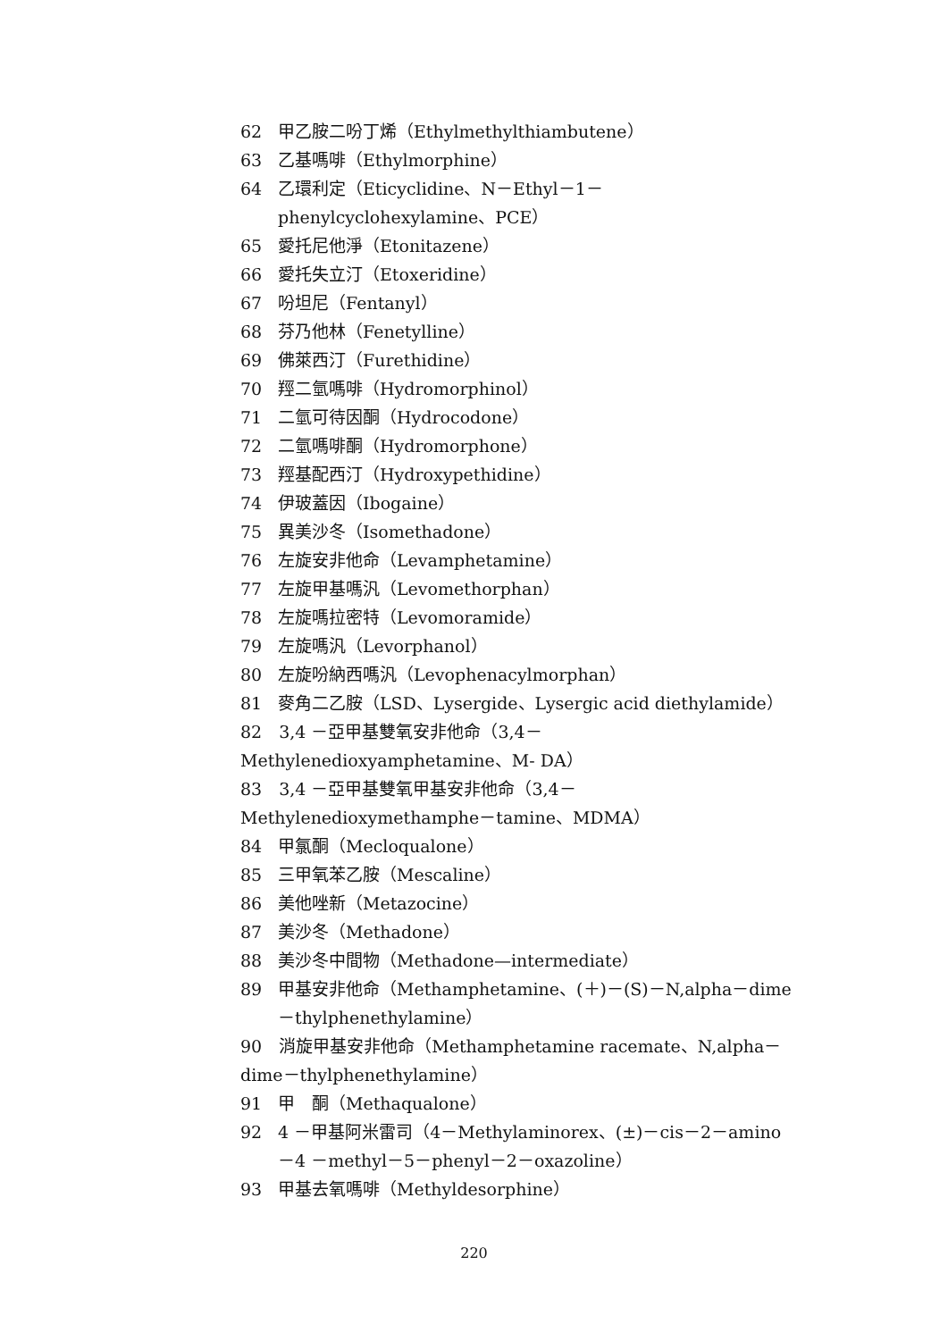62 甲乙胺二吩丁烯（Ethylmethylthiambutene）
63 乙基嗎啡（Ethylmorphine）
64 乙環利定（Eticyclidine、N－Ethyl－1－phenylcyclohexylamine、PCE）
65 愛托尼他淨（Etonitazene）
66 愛托失立汀（Etoxeridine）
67 吩坦尼（Fentanyl）
68 芬乃他林（Fenetylline）
69 佛萊西汀（Furethidine）
70 羥二氫嗎啡（Hydromorphinol）
71 二氫可待因酮（Hydrocodone）
72 二氫嗎啡酮（Hydromorphone）
73 羥基配西汀（Hydroxypethidine）
74 伊玻蓋因（Ibogaine）
75 異美沙冬（Isomethadone）
76 左旋安非他命（Levamphetamine）
77 左旋甲基嗎汎（Levomethorphan）
78 左旋嗎拉密特（Levomoramide）
79 左旋嗎汎（Levorphanol）
80 左旋吩納西嗎汎（Levophenacylmorphan）
81 麥角二乙胺（LSD、Lysergide、Lysergic acid diethylamide）
82　3,4 －亞甲基雙氧安非他命（3,4－Methylenedioxyamphetamine、M- DA）
83　3,4 －亞甲基雙氧甲基安非他命（3,4－Methylenedioxymethamphe－tamine、MDMA）
84 甲氯酮（Mecloqualone）
85 三甲氧苯乙胺（Mescaline）
86 美他唑新（Metazocine）
87 美沙冬（Methadone）
88 美沙冬中間物（Methadone—intermediate）
89 甲基安非他命（Methamphetamine、(＋)－(S)－N,alpha－dime－thylphenethylamine）
90　消旋甲基安非他命（Methamphetamine racemate、N,alpha－dime－thylphenethylamine）
91 甲　酮（Methaqualone）
92 4 －甲基阿米雷司（4－Methylaminorex、(±)－cis－2－amino－4 －methyl－5－phenyl－2－oxazoline）
93 甲基去氧嗎啡（Methyldesorphine）
220